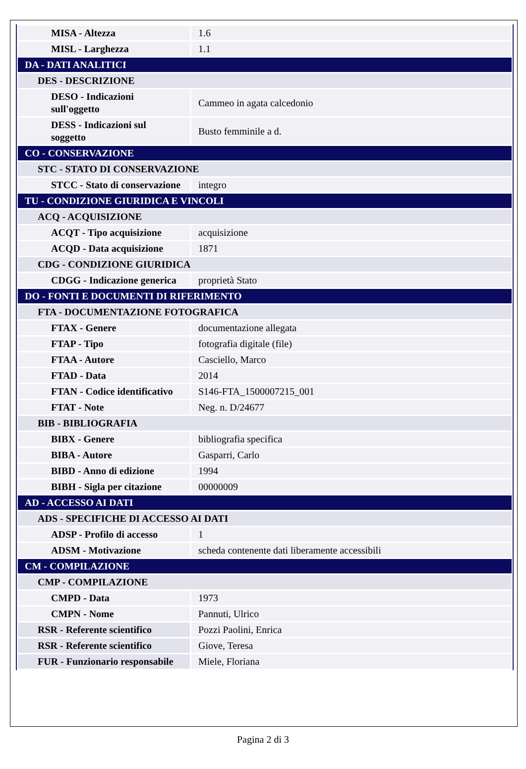| MISA - Altezza | 1.6 |
| MISL - Larghezza | 1.1 |
| DA - DATI ANALITICI | |
| DES - DESCRIZIONE | |
| DESO - Indicazioni sull'oggetto | Cammeo in agata calcedonio |
| DESS - Indicazioni sul soggetto | Busto femminile a d. |
| CO - CONSERVAZIONE | |
| STC - STATO DI CONSERVAZIONE | |
| STCC - Stato di conservazione | integro |
| TU - CONDIZIONE GIURIDICA E VINCOLI | |
| ACQ - ACQUISIZIONE | |
| ACQT - Tipo acquisizione | acquisizione |
| ACQD - Data acquisizione | 1871 |
| CDG - CONDIZIONE GIURIDICA | |
| CDGG - Indicazione generica | proprietà Stato |
| DO - FONTI E DOCUMENTI DI RIFERIMENTO | |
| FTA - DOCUMENTAZIONE FOTOGRAFICA | |
| FTAX - Genere | documentazione allegata |
| FTAP - Tipo | fotografia digitale (file) |
| FTAA - Autore | Casciello, Marco |
| FTAD - Data | 2014 |
| FTAN - Codice identificativo | S146-FTA_1500007215_001 |
| FTAT - Note | Neg. n. D/24677 |
| BIB - BIBLIOGRAFIA | |
| BIBX - Genere | bibliografia specifica |
| BIBA - Autore | Gasparri, Carlo |
| BIBD - Anno di edizione | 1994 |
| BIBH - Sigla per citazione | 00000009 |
| AD - ACCESSO AI DATI | |
| ADS - SPECIFICHE DI ACCESSO AI DATI | |
| ADSP - Profilo di accesso | 1 |
| ADSM - Motivazione | scheda contenente dati liberamente accessibili |
| CM - COMPILAZIONE | |
| CMP - COMPILAZIONE | |
| CMPD - Data | 1973 |
| CMPN - Nome | Pannuti, Ulrico |
| RSR - Referente scientifico | Pozzi Paolini, Enrica |
| RSR - Referente scientifico | Giove, Teresa |
| FUR - Funzionario responsabile | Miele, Floriana |
Pagina 2 di 3